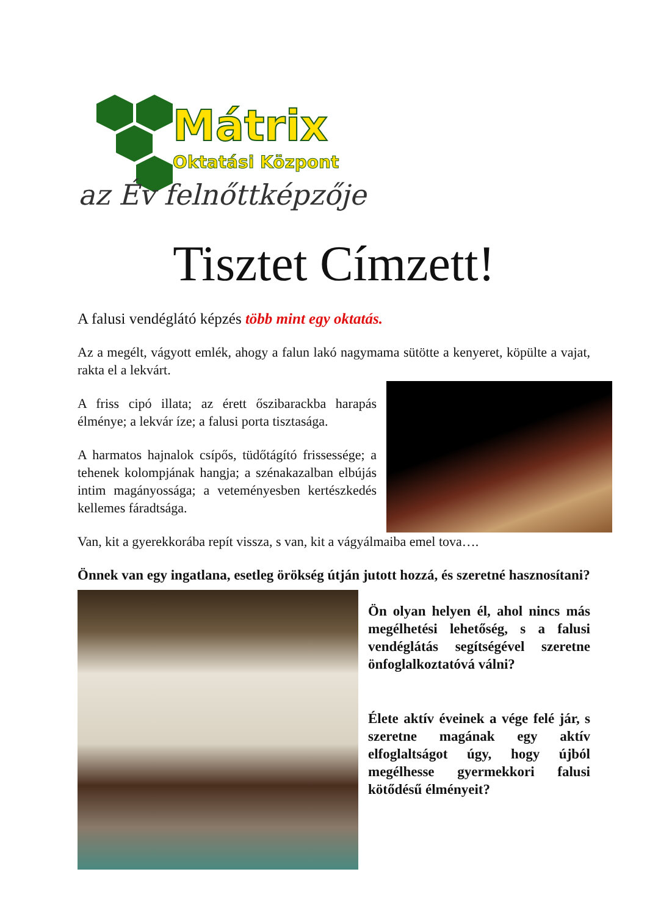Mátrix
Oktatási Központ
az Év felnőttképzője
Tisztet Címzett!
A falusi vendéglátó képzés több mint egy oktatás.
Az a megélt, vágyott emlék, ahogy a falun lakó nagymama sütötte a kenyeret, köpülte a vajat, rakta el a lekvárt.
A friss cipó illata; az érett őszibarackba harapás élménye; a lekvár íze; a falusi porta tisztasága.
A harmatos hajnalok csípős, tüdőtágító frissessége; a tehenek kolompjának hangja; a szénakazalban elbújás intim magányossága; a veteményesben kertészkedés kellemes fáradtsága.
Van, kit a gyerekkorába repít vissza, s van, kit a vágyálmaiba emel tova….
Önnek van egy ingatlana, esetleg örökség útján jutott hozzá, és szeretné hasznosítani?
Ön olyan helyen él, ahol nincs más megélhetési lehetőség, s a falusi vendéglátás segítségével szeretne önfoglalkoztatóvá válni?
Élete aktív éveinek a vége felé jár, s szeretne magának egy aktív elfoglaltságot úgy, hogy újból megélhesse gyermekkori falusi kötődésű élményeit?